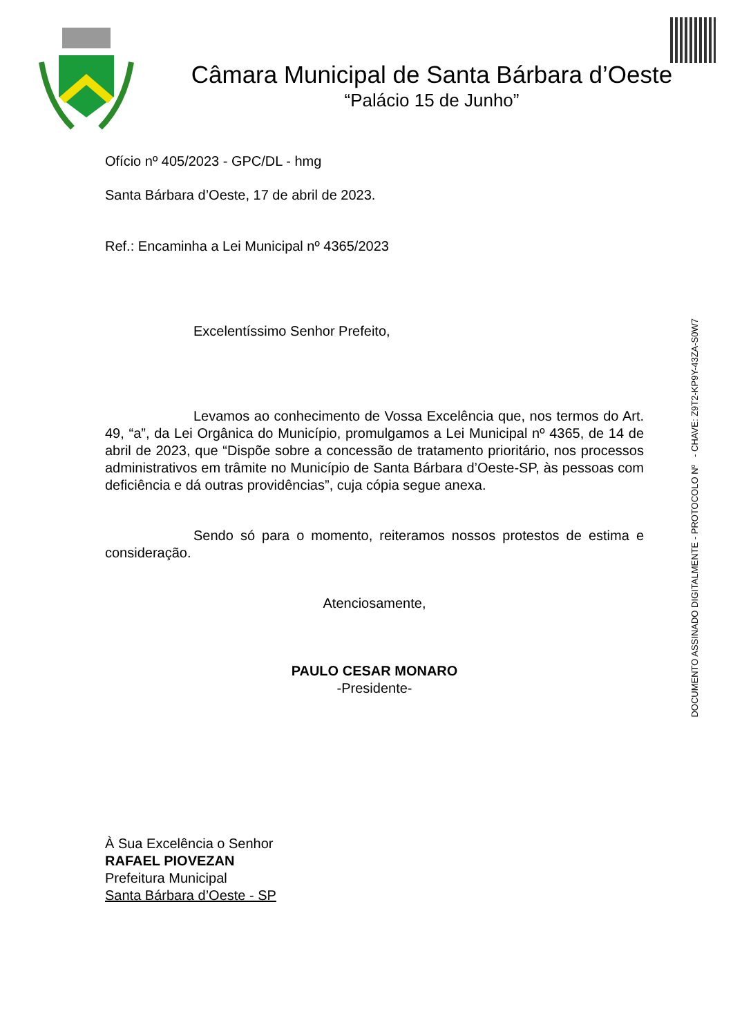Câmara Municipal de Santa Bárbara d’Oeste
“Palácio 15 de Junho”
Ofício nº 405/2023 - GPC/DL - hmg
Santa Bárbara d’Oeste, 17 de abril de 2023.
Ref.: Encaminha a Lei Municipal nº 4365/2023
Excelentíssimo Senhor Prefeito,
Levamos ao conhecimento de Vossa Excelência que, nos termos do Art. 49, “a”, da Lei Orgânica do Município, promulgamos a Lei Municipal nº 4365, de 14 de abril de 2023, que “Dispõe sobre a concessão de tratamento prioritário, nos processos administrativos em trâmite no Município de Santa Bárbara d’Oeste-SP, às pessoas com deficiência e dá outras providências”, cuja cópia segue anexa.
Sendo só para o momento, reiteramos nossos protestos de estima e consideração.
Atenciosamente,
PAULO CESAR MONARO
-Presidente-
À Sua Excelência o Senhor
RAFAEL PIOVEZAN
Prefeitura Municipal
Santa Bárbara d’Oeste - SP
DOCUMENTO ASSINADO DIGITALMENTE - PROTOCOLO Nº - CHAVE: Z9T2-KP9Y-43ZA-S0W7